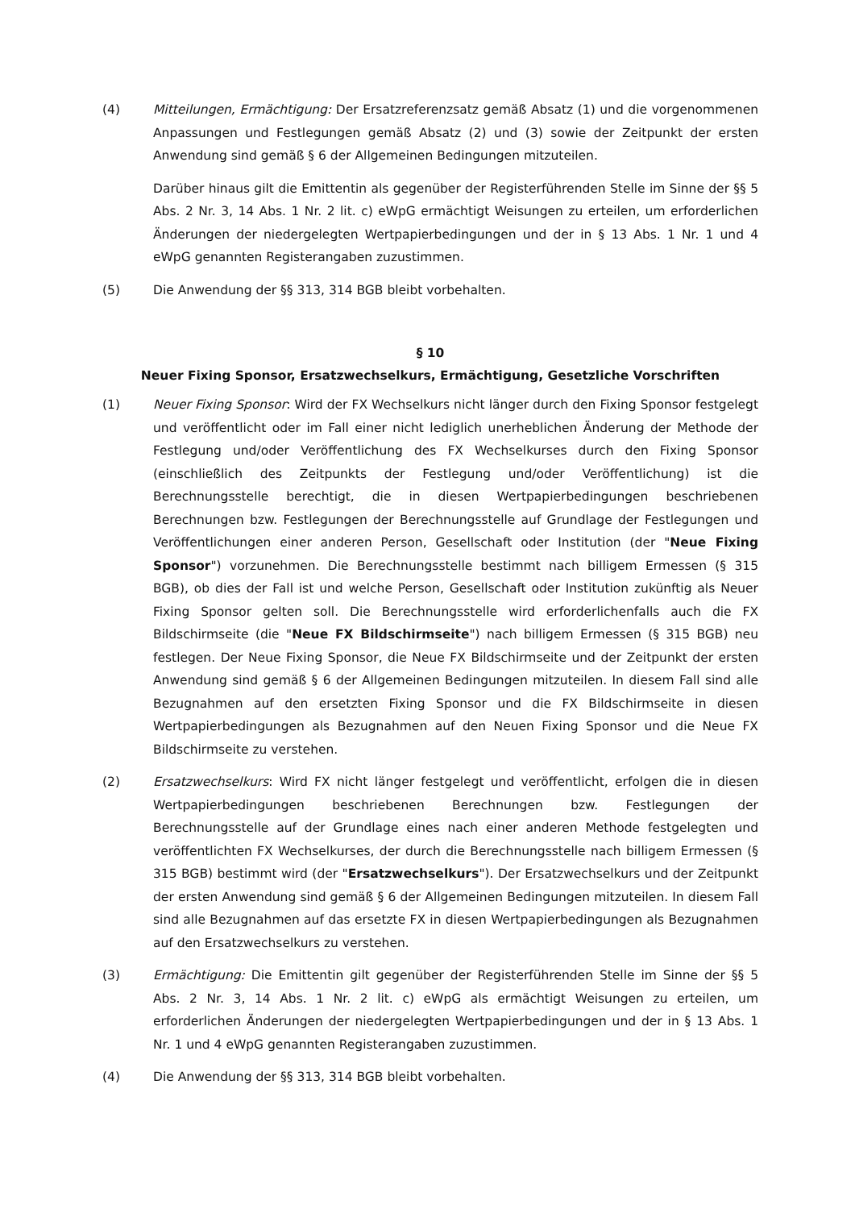(4) Mitteilungen, Ermächtigung: Der Ersatzreferenzsatz gemäß Absatz (1) und die vorgenommenen Anpassungen und Festlegungen gemäß Absatz (2) und (3) sowie der Zeitpunkt der ersten Anwendung sind gemäß § 6 der Allgemeinen Bedingungen mitzuteilen.
Darüber hinaus gilt die Emittentin als gegenüber der Registerführenden Stelle im Sinne der §§ 5 Abs. 2 Nr. 3, 14 Abs. 1 Nr. 2 lit. c) eWpG ermächtigt Weisungen zu erteilen, um erforderlichen Änderungen der niedergelegten Wertpapierbedingungen und der in § 13 Abs. 1 Nr. 1 und 4 eWpG genannten Registerangaben zuzustimmen.
(5) Die Anwendung der §§ 313, 314 BGB bleibt vorbehalten.
§ 10
Neuer Fixing Sponsor, Ersatzwechselkurs, Ermächtigung, Gesetzliche Vorschriften
(1) Neuer Fixing Sponsor: Wird der FX Wechselkurs nicht länger durch den Fixing Sponsor festgelegt und veröffentlicht oder im Fall einer nicht lediglich unerheblichen Änderung der Methode der Festlegung und/oder Veröffentlichung des FX Wechselkurses durch den Fixing Sponsor (einschließlich des Zeitpunkts der Festlegung und/oder Veröffentlichung) ist die Berechnungsstelle berechtigt, die in diesen Wertpapierbedingungen beschriebenen Berechnungen bzw. Festlegungen der Berechnungsstelle auf Grundlage der Festlegungen und Veröffentlichungen einer anderen Person, Gesellschaft oder Institution (der "Neue Fixing Sponsor") vorzunehmen. Die Berechnungsstelle bestimmt nach billigem Ermessen (§ 315 BGB), ob dies der Fall ist und welche Person, Gesellschaft oder Institution zukünftig als Neuer Fixing Sponsor gelten soll. Die Berechnungsstelle wird erforderlichenfalls auch die FX Bildschirmseite (die "Neue FX Bildschirmseite") nach billigem Ermessen (§ 315 BGB) neu festlegen. Der Neue Fixing Sponsor, die Neue FX Bildschirmseite und der Zeitpunkt der ersten Anwendung sind gemäß § 6 der Allgemeinen Bedingungen mitzuteilen. In diesem Fall sind alle Bezugnahmen auf den ersetzten Fixing Sponsor und die FX Bildschirmseite in diesen Wertpapierbedingungen als Bezugnahmen auf den Neuen Fixing Sponsor und die Neue FX Bildschirmseite zu verstehen.
(2) Ersatzwechselkurs: Wird FX nicht länger festgelegt und veröffentlicht, erfolgen die in diesen Wertpapierbedingungen beschriebenen Berechnungen bzw. Festlegungen der Berechnungsstelle auf der Grundlage eines nach einer anderen Methode festgelegten und veröffentlichten FX Wechselkurses, der durch die Berechnungsstelle nach billigem Ermessen (§ 315 BGB) bestimmt wird (der "Ersatzwechselkurs"). Der Ersatzwechselkurs und der Zeitpunkt der ersten Anwendung sind gemäß § 6 der Allgemeinen Bedingungen mitzuteilen. In diesem Fall sind alle Bezugnahmen auf das ersetzte FX in diesen Wertpapierbedingungen als Bezugnahmen auf den Ersatzwechselkurs zu verstehen.
(3) Ermächtigung: Die Emittentin gilt gegenüber der Registerführenden Stelle im Sinne der §§ 5 Abs. 2 Nr. 3, 14 Abs. 1 Nr. 2 lit. c) eWpG als ermächtigt Weisungen zu erteilen, um erforderlichen Änderungen der niedergelegten Wertpapierbedingungen und der in § 13 Abs. 1 Nr. 1 und 4 eWpG genannten Registerangaben zuzustimmen.
(4) Die Anwendung der §§ 313, 314 BGB bleibt vorbehalten.